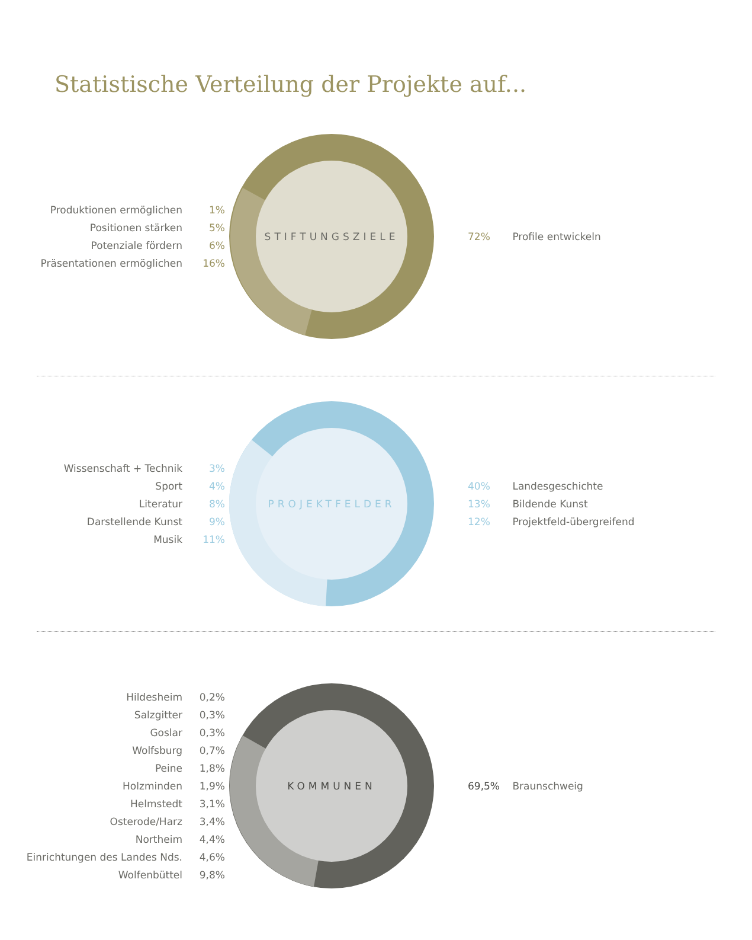Statistische Verteilung der Projekte auf...
Produktionen ermöglichen 1%
Positionen stärken 5%
Potenziale fördern 6%
Präsentationen ermöglichen 16%
STIFTUNGSZIELE
72% Profile entwickeln
Wissenschaft + Technik 3%
Sport 4%
Literatur 8%
Darstellende Kunst 9%
Musik 11%
PROJEKTFELDER
40% Landesgeschichte
13% Bildende Kunst
12% Projektfeld-übergreifend
Hildesheim 0,2%
Salzgitter 0,3%
Goslar 0,3%
Wolfsburg 0,7%
Peine 1,8%
Holzminden 1,9%
Helmstedt 3,1%
Osterode/Harz 3,4%
Northeim 4,4%
Einrichtungen des Landes Nds. 4,6%
Wolfenbüttel 9,8%
KOMMUNEN
69,5% Braunschweig